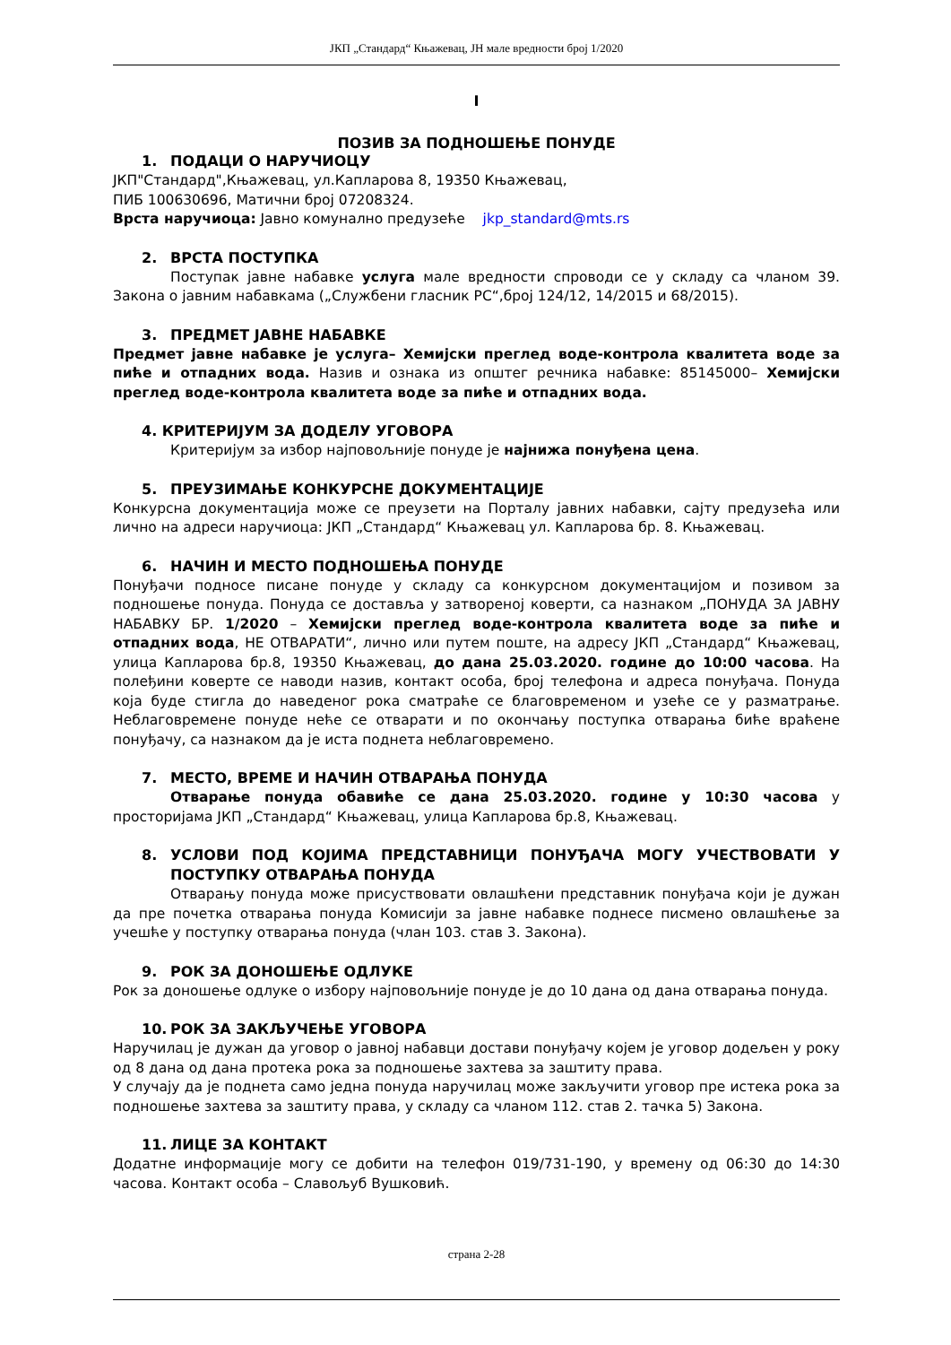ЈКП „Стандард“ Књажевац, ЈН мале вредности број 1/2020
I
ПОЗИВ ЗА ПОДНОШЕЊЕ ПОНУДЕ
1. ПОДАЦИ О НАРУЧИОЦУ
ЈКП"Стандард",Књажевац, ул.Капларова 8, 19350 Књажевац,
ПИБ 100630696, Матични број 07208324.
Врста наручиоца: Јавно комунално предузеће jkp_standard@mts.rs
2. ВРСТА ПОСТУПКА
Поступак јавне набавке услуга мале вредности спроводи се у складу са чланом 39. Закона о јавним набавкама („Службени гласник РС“,број 124/12, 14/2015 и 68/2015).
3. ПРЕДМЕТ ЈАВНЕ НАБАВКЕ
Предмет јавне набавке је услуга– Хемијски преглед воде-контрола квалитета воде за пиће и отпадних вода. Назив и ознака из општег речника набавке: 85145000– Хемијски преглед воде-контрола квалитета воде за пиће и отпадних вода.
4. КРИТЕРИЈУМ ЗА ДОДЕЛУ УГОВОРА
Критеријум за избор најповољније понуде је најнижа понуђена цена.
5. ПРЕУЗИМАЊЕ КОНКУРСНЕ ДОКУМЕНТАЦИЈЕ
Конкурсна документација може се преузети на Порталу јавних набавки, сајту предузећа или лично на адреси наручиоца: ЈКП „Стандард“ Књажевац ул. Капларова бр. 8. Књажевац.
6. НАЧИН И МЕСТО ПОДНОШЕЊА ПОНУДЕ
Понуђачи подносе писане понуде у складу са конкурсном документацијом и позивом за подношење понуда. Понуда се доставља у затвореној коверти, са назнаком „ПОНУДА ЗА ЈАВНУ НАБАВКУ БР. 1/2020 – Хемијски преглед воде-контрола квалитета воде за пиће и отпадних вода, НЕ ОТВАРАТИ“, лично или путем поште, на адресу ЈКП „Стандард“ Књажевац, улица Капларова бр.8, 19350 Књажевац, до дана 25.03.2020. године до 10:00 часова. На полеђини коверте се наводи назив, контакт особа, број телефона и адреса понуђача. Понуда која буде стигла до наведеног рока сматраће се благовременом и узеће се у разматрање. Неблаговремене понуде неће се отварати и по окончању поступка отварања биће враћене понуђачу, са назнаком да је иста поднета неблаговремено.
7. МЕСТО, ВРЕМЕ И НАЧИН ОТВАРАЊА ПОНУДА
Отварање понуда обавиће се дана 25.03.2020. године у 10:30 часова у просторијама ЈКП „Стандард“ Књажевац, улица Капларова бр.8, Књажевац.
8. УСЛОВИ ПОД КОЈИМА ПРЕДСТАВНИЦИ ПОНУЂАЧА МОГУ УЧЕСТВОВАТИ У ПОСТУПКУ ОТВАРАЊА ПОНУДА
Отварању понуда може присуствовати овлашћени представник понуђача који је дужан да пре почетка отварања понуда Комисији за јавне набавке поднесе писмено овлашћење за учешће у поступку отварања понуда (члан 103. став 3. Закона).
9. РОК ЗА ДОНОШЕЊЕ ОДЛУКЕ
Рок за доношење одлуке о избору најповољније понуде је до 10 дана од дана отварања понуда.
10. РОК ЗА ЗАКЉУЧЕЊЕ УГОВОРА
Наручилац је дужан да уговор о јавној набавци достави понуђачу којем је уговор додељен у року од 8 дана од дана протека рока за подношење захтева за заштиту права.
У случају да је поднета само једна понуда наручилац може закључити уговор пре истека рока за подношење захтева за заштиту права, у складу са чланом 112. став 2. тачка 5) Закона.
11. ЛИЦЕ ЗА КОНТАКТ
Додатне информације могу се добити на телефон 019/731-190, у времену од 06:30 до 14:30 часова. Контакт особа – Славољуб Вушковић.
страна 2-28